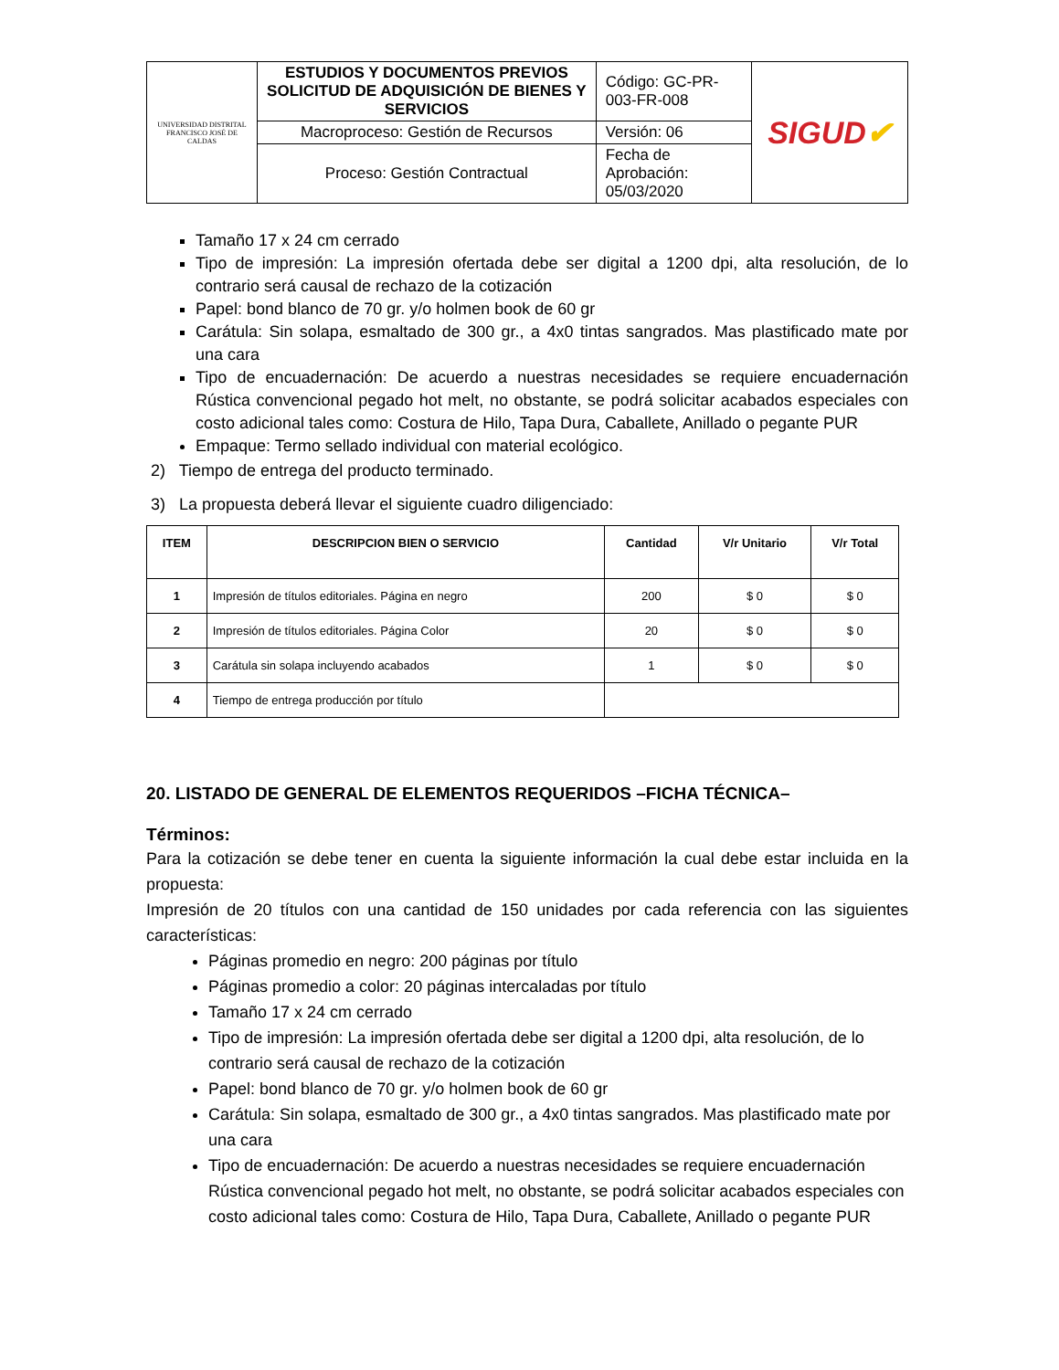| UNIVERSIDAD DISTRITAL FRANCISCO JOSÉ DE CALDAS | ESTUDIOS Y DOCUMENTOS PREVIOS SOLICITUD DE ADQUISICIÓN DE BIENES Y SERVICIOS | Código: GC-PR-003-FR-008 | SIGUD ✔ |
| | Macroproceso: Gestión de Recursos | Versión: 06 | |
| | Proceso: Gestión Contractual | Fecha de Aprobación: 05/03/2020 | |
Tamaño 17 x 24 cm cerrado
Tipo de impresión: La impresión ofertada debe ser digital a 1200 dpi, alta resolución, de lo contrario será causal de rechazo de la cotización
Papel: bond blanco de 70 gr. y/o holmen book de 60 gr
Carátula: Sin solapa, esmaltado de 300 gr., a 4x0 tintas sangrados. Mas plastificado mate por una cara
Tipo de encuadernación: De acuerdo a nuestras necesidades se requiere encuadernación Rústica convencional pegado hot melt, no obstante, se podrá solicitar acabados especiales con costo adicional tales como: Costura de Hilo, Tapa Dura, Caballete, Anillado o pegante PUR
Empaque: Termo sellado individual con material ecológico.
2) Tiempo de entrega del producto terminado.
3) La propuesta deberá llevar el siguiente cuadro diligenciado:
| ITEM | DESCRIPCION BIEN O SERVICIO | Cantidad | V/r Unitario | V/r Total |
| --- | --- | --- | --- | --- |
| 1 | Impresión de títulos editoriales. Página en negro | 200 | $ 0 | $ 0 |
| 2 | Impresión de títulos editoriales. Página Color | 20 | $ 0 | $ 0 |
| 3 | Carátula sin solapa incluyendo acabados | 1 | $ 0 | $ 0 |
| 4 | Tiempo de entrega producción por título | | | |
20. LISTADO DE GENERAL DE ELEMENTOS REQUERIDOS –FICHA TÉCNICA–
Términos:
Para la cotización se debe tener en cuenta la siguiente información la cual debe estar incluida en la propuesta:
Impresión de 20 títulos con una cantidad de 150 unidades por cada referencia con las siguientes características:
Páginas promedio en negro: 200 páginas por título
Páginas promedio a color: 20 páginas intercaladas por título
Tamaño 17 x 24 cm cerrado
Tipo de impresión: La impresión ofertada debe ser digital a 1200 dpi, alta resolución, de lo contrario será causal de rechazo de la cotización
Papel: bond blanco de 70 gr. y/o holmen book de 60 gr
Carátula: Sin solapa, esmaltado de 300 gr., a 4x0 tintas sangrados. Mas plastificado mate por una cara
Tipo de encuadernación: De acuerdo a nuestras necesidades se requiere encuadernación Rústica convencional pegado hot melt, no obstante, se podrá solicitar acabados especiales con costo adicional tales como: Costura de Hilo, Tapa Dura, Caballete, Anillado o pegante PUR